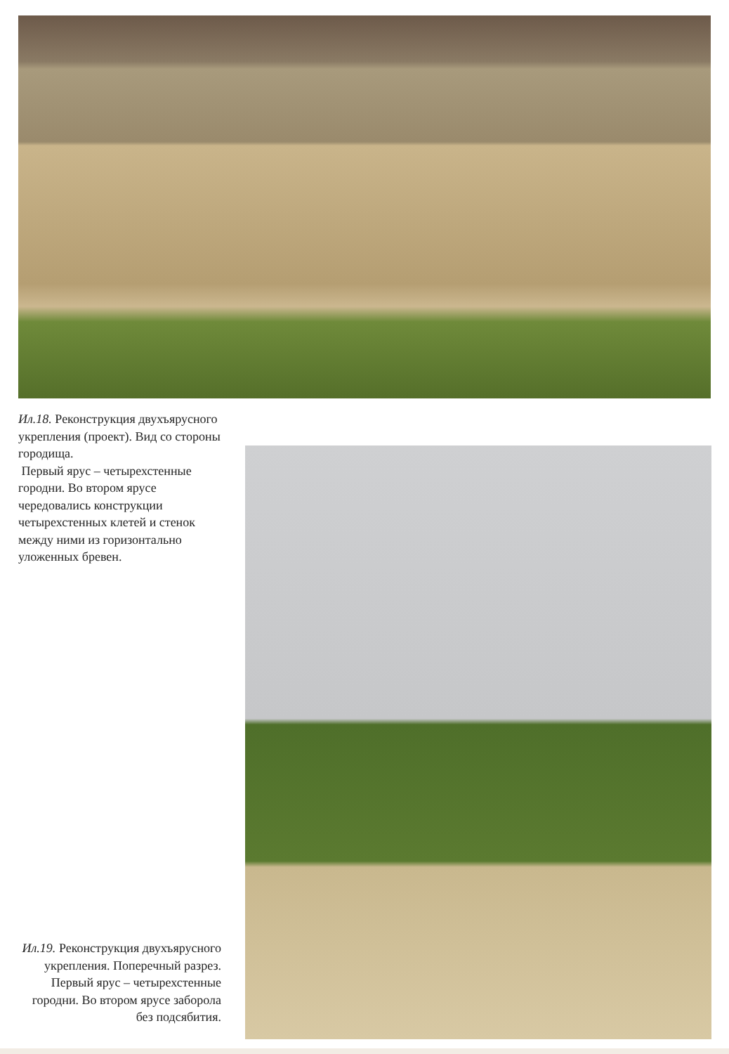Ил.18. Реконструкция двухъярусного укрепления (проект). Вид со стороны городища.
Первый ярус – четырехстенные городни. Во втором ярусе чередовались конструкции четырехстенных клетей и стенок между ними из горизонтально уложенных бревен.
Ил.19. Реконструкция двухъярусного укрепления. Поперечный разрез. Первый ярус – четырехстенные городни. Во втором ярусе заборола без подсябития.